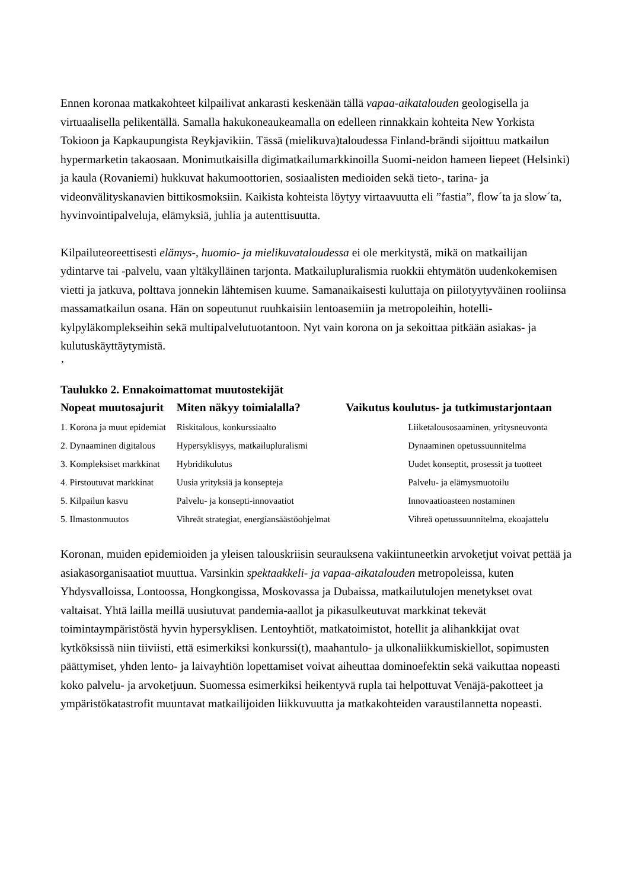Ennen koronaa matkakohteet kilpailivat ankarasti keskenään tällä vapaa-aikatalouden geologisella ja virtuaalisella pelikentällä. Samalla hakukoneaukeamalla on edelleen rinnakkain kohteita New Yorkista Tokioon ja Kapkaupungista Reykjavikiin. Tässä (mielikuva)taloudessa Finland-brändi sijoittuu matkailun hypermarketin takaosaan. Monimutkaisilla digimatkailumarkkinoilla Suomi-neidon hameen liepeet (Helsinki) ja kaula (Rovaniemi) hukkuvat hakumoottorien, sosiaalisten medioiden sekä tieto-, tarina- ja videonvälityskanavien bittikosmoksiin. Kaikista kohteista löytyy virtaavuutta eli ”fastia”, flow´ta ja slow´ta, hyvinvointipalveluja, elämyksiä, juhlia ja autenttisuutta.
Kilpailuteoreettisesti elämys-, huomio- ja mielikuvataloudessa ei ole merkitystä, mikä on matkailijan ydintarve tai -palvelu, vaan yltäkylläinen tarjonta. Matkailupluralismia ruokkii ehtymätön uudenkokemisen vietti ja jatkuva, polttava jonnekin lähtemisen kuume. Samanaikaisesti kuluttaja on piilotyytyväinen rooliinsa massamatkailun osana. Hän on sopeutunut ruuhkaisiin lentoasemiin ja metropoleihin, hotelli-kylpyläkomplekseihin sekä multipalvelutuotantoon. Nyt vain korona on ja sekoittaa pitkään asiakas- ja kulutuskäyttäytymistä.
’
Taulukko 2. Ennakoimattomat muutostekijät
| Nopeat muutosajurit | Miten näkyy toimialalla? | Vaikutus koulutus- ja tutkimustarjontaan |
| --- | --- | --- |
| 1. Korona ja muut epidemiat | Riskitalous, konkurssiaalto | Liiketalousosaaminen, yritysneuvonta |
| 2. Dynaaminen digitalous | Hypersyklisyys, matkailupluralismi | Dynaaminen opetussuunnitelma |
| 3. Kompleksiset markkinat | Hybridikulutus | Uudet konseptit, prosessit ja tuotteet |
| 4. Pirstoutuvat markkinat | Uusia yrityksiä ja konsepteja | Palvelu- ja elämysmuotoilu |
| 5. Kilpailun kasvu | Palvelu- ja konsepti-innovaatiot | Innovaatioasteen nostaminen |
| 5. Ilmastonmuutos | Vihreät strategiat, energiansäästöohjelmat | Vihreä opetussuunnitelma, ekoajattelu |
Koronan, muiden epidemioiden ja yleisen talouskriisin seurauksena vakiintuneetkin arvoketjut voivat pettää ja asiakasorganisaatiot muuttua. Varsinkin spektaakkeli- ja vapaa-aikatalouden metropoleissa, kuten Yhdysvalloissa, Lontoossa, Hongkongissa, Moskovassa ja Dubaissa, matkailutulojen menetykset ovat valtaisat. Yhtä lailla meillä uusiutuvat pandemia-aallot ja pikasulkeutuvat markkinat tekevät toimintaympäristöstä hyvin hypersyklisen. Lentoyhtiöt, matkatoimistot, hotellit ja alihankkijat ovat kytköksissä niin tiiviisti, että esimerkiksi konkurssi(t), maahantulo- ja ulkonaliikkumiskiellot, sopimusten päättymiset, yhden lento- ja laivayhtiön lopettamiset voivat aiheuttaa dominoefektin sekä vaikuttaa nopeasti koko palvelu- ja arvoketjuun. Suomessa esimerkiksi heikentyvä rupla tai helpottuvat Venäjä-pakotteet ja ympäristökatastrofit muuntavat matkailijoiden liikkuvuutta ja matkakohteiden varaustilannetta nopeasti.